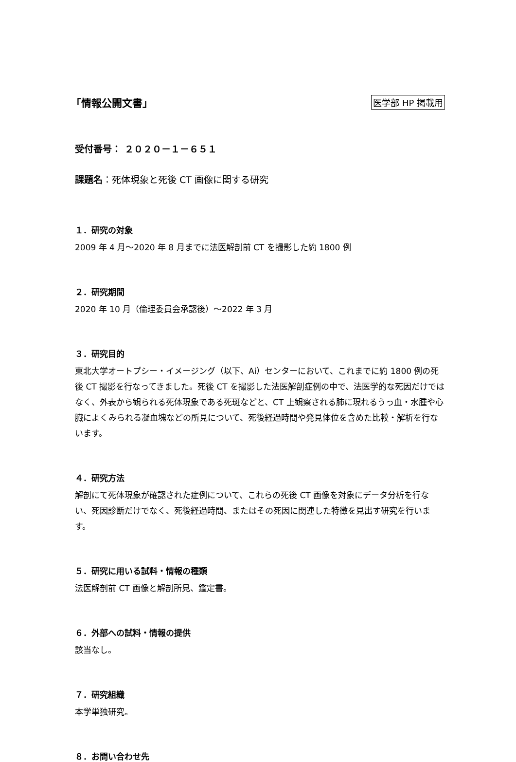「情報公開文書」
医学部 HP 掲載用
受付番号： ２０２０－１－６５１
課題名：死体現象と死後 CT 画像に関する研究
１．研究の対象
2009 年 4 月～2020 年 8 月までに法医解剖前 CT を撮影した約 1800 例
２．研究期間
2020 年 10 月（倫理委員会承認後）～2022 年 3 月
３．研究目的
東北大学オートプシー・イメージング（以下、Ai）センターにおいて、これまでに約 1800 例の死後 CT 撮影を行なってきました。死後 CT を撮影した法医解剖症例の中で、法医学的な死因だけではなく、外表から観られる死体現象である死斑などと、CT 上観察される肺に現れるうっ血・水腫や心臓によくみられる凝血塊などの所見について、死後経過時間や発見体位を含めた比較・解析を行ないます。
４．研究方法
解剖にて死体現象が確認された症例について、これらの死後 CT 画像を対象にデータ分析を行ない、死因診断だけでなく、死後経過時間、またはその死因に関連した特徴を見出す研究を行います。
５．研究に用いる試料・情報の種類
法医解剖前 CT 画像と解剖所見、鑑定書。
６．外部への試料・情報の提供
該当なし。
７．研究組織
本学単独研究。
８．お問い合わせ先